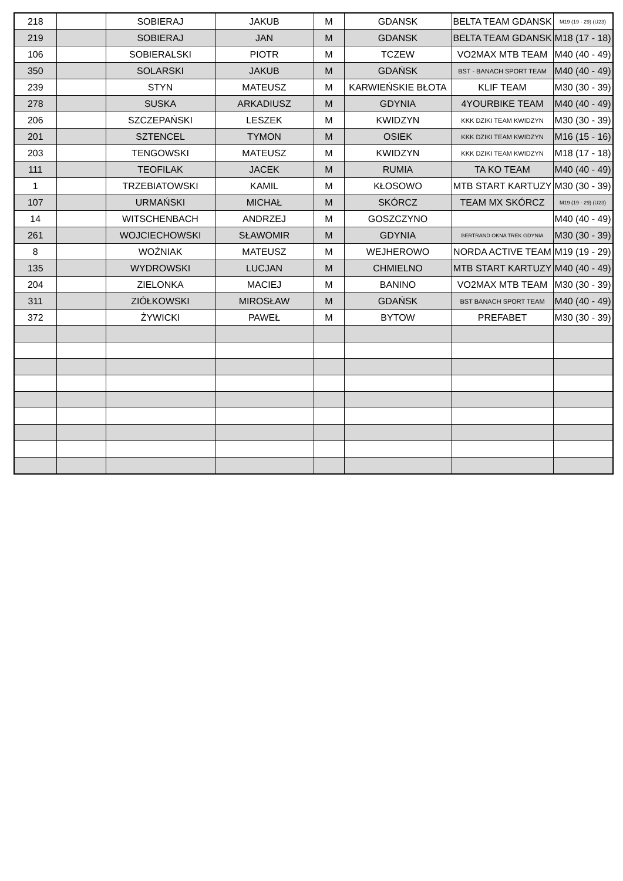| 218 | | SOBIERAJ | JAKUB | M | GDANSK | BELTA TEAM GDANSK | M19 (19 - 29) (U23) |
| 219 | | SOBIERAJ | JAN | M | GDANSK | BELTA TEAM GDANSK | M18 (17 - 18) |
| 106 | | SOBIERALSKI | PIOTR | M | TCZEW | VO2MAX MTB TEAM | M40 (40 - 49) |
| 350 | | SOLARSKI | JAKUB | M | GDAŃSK | BST - BANACH SPORT TEAM | M40 (40 - 49) |
| 239 | | STYN | MATEUSZ | M | KARWIEŃSKIE BŁOTA | KLIF TEAM | M30 (30 - 39) |
| 278 | | SUSKA | ARKADIUSZ | M | GDYNIA | 4YOURBIKE TEAM | M40 (40 - 49) |
| 206 | | SZCZEPAŃSKI | LESZEK | M | KWIDZYN | KKK DZIKI TEAM KWIDZYN | M30 (30 - 39) |
| 201 | | SZTENCEL | TYMON | M | OSIEK | KKK DZIKI TEAM KWIDZYN | M16 (15 - 16) |
| 203 | | TENGOWSKI | MATEUSZ | M | KWIDZYN | KKK DZIKI TEAM KWIDZYN | M18 (17 - 18) |
| 111 | | TEOFILAK | JACEK | M | RUMIA | TA KO TEAM | M40 (40 - 49) |
| 1 | | TRZEBIATOWSKI | KAMIL | M | KŁOSOWO | MTB START KARTUZY | M30 (30 - 39) |
| 107 | | URMAŃSKI | MICHAŁ | M | SKÓRCZ | TEAM MX SKÓRCZ | M19 (19 - 29) (U23) |
| 14 | | WITSCHENBACH | ANDRZEJ | M | GOSZCZYNO | | M40 (40 - 49) |
| 261 | | WOJCIECHOWSKI | SŁAWOMIR | M | GDYNIA | BERTRAND OKNA TREK GDYNIA | M30 (30 - 39) |
| 8 | | WOŹNIAK | MATEUSZ | M | WEJHEROWO | NORDA ACTIVE TEAM | M19 (19 - 29) |
| 135 | | WYDROWSKI | LUCJAN | M | CHMIELNO | MTB START KARTUZY | M40 (40 - 49) |
| 204 | | ZIELONKA | MACIEJ | M | BANINO | VO2MAX MTB TEAM | M30 (30 - 39) |
| 311 | | ZIÓŁKOWSKI | MIROSŁAW | M | GDAŃSK | BST BANACH SPORT TEAM | M40 (40 - 49) |
| 372 | | ŻYWICKI | PAWEŁ | M | BYTOW | PREFABET | M30 (30 - 39) |